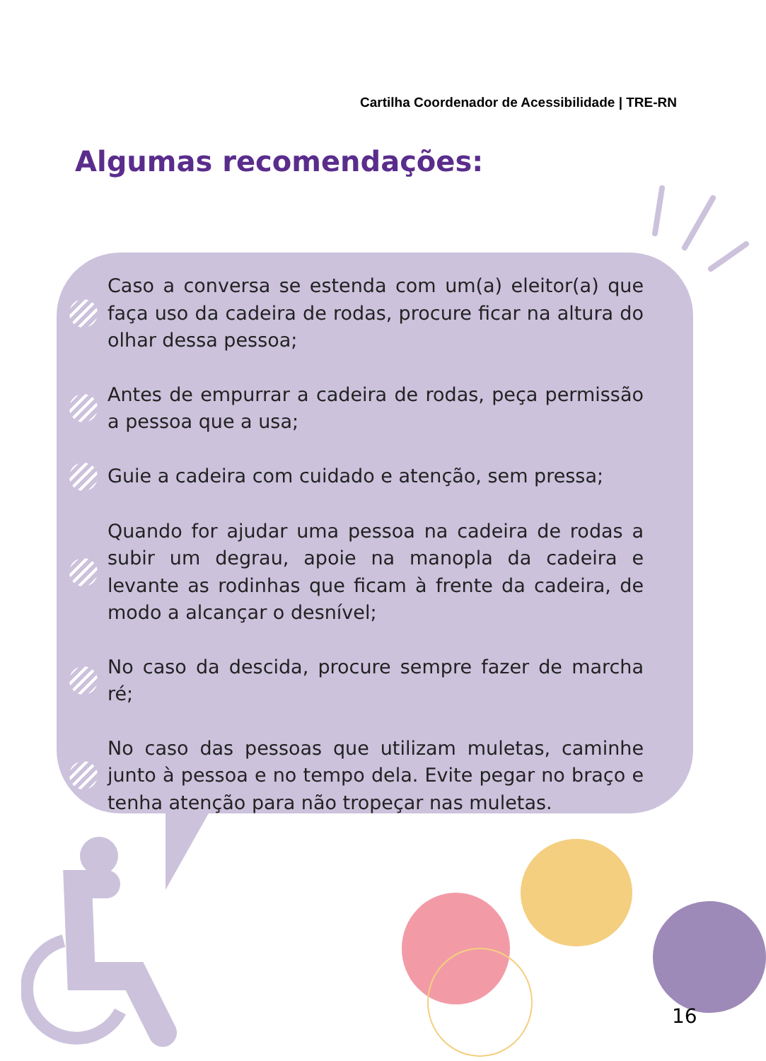Cartilha Coordenador de Acessibilidade | TRE-RN
Algumas recomendações:
Caso a conversa se estenda com um(a) eleitor(a) que faça uso da cadeira de rodas, procure ficar na altura do olhar dessa pessoa;
Antes de empurrar a cadeira de rodas, peça permissão a pessoa que a usa;
Guie a cadeira com cuidado e atenção, sem pressa;
Quando for ajudar uma pessoa na cadeira de rodas a subir um degrau, apoie na manopla da cadeira e levante as rodinhas que ficam à frente da cadeira, de modo a alcançar o desnível;
No caso da descida, procure sempre fazer de marcha ré;
No caso das pessoas que utilizam muletas, caminhe junto à pessoa e no tempo dela. Evite pegar no braço e tenha atenção para não tropeçar nas muletas.
16